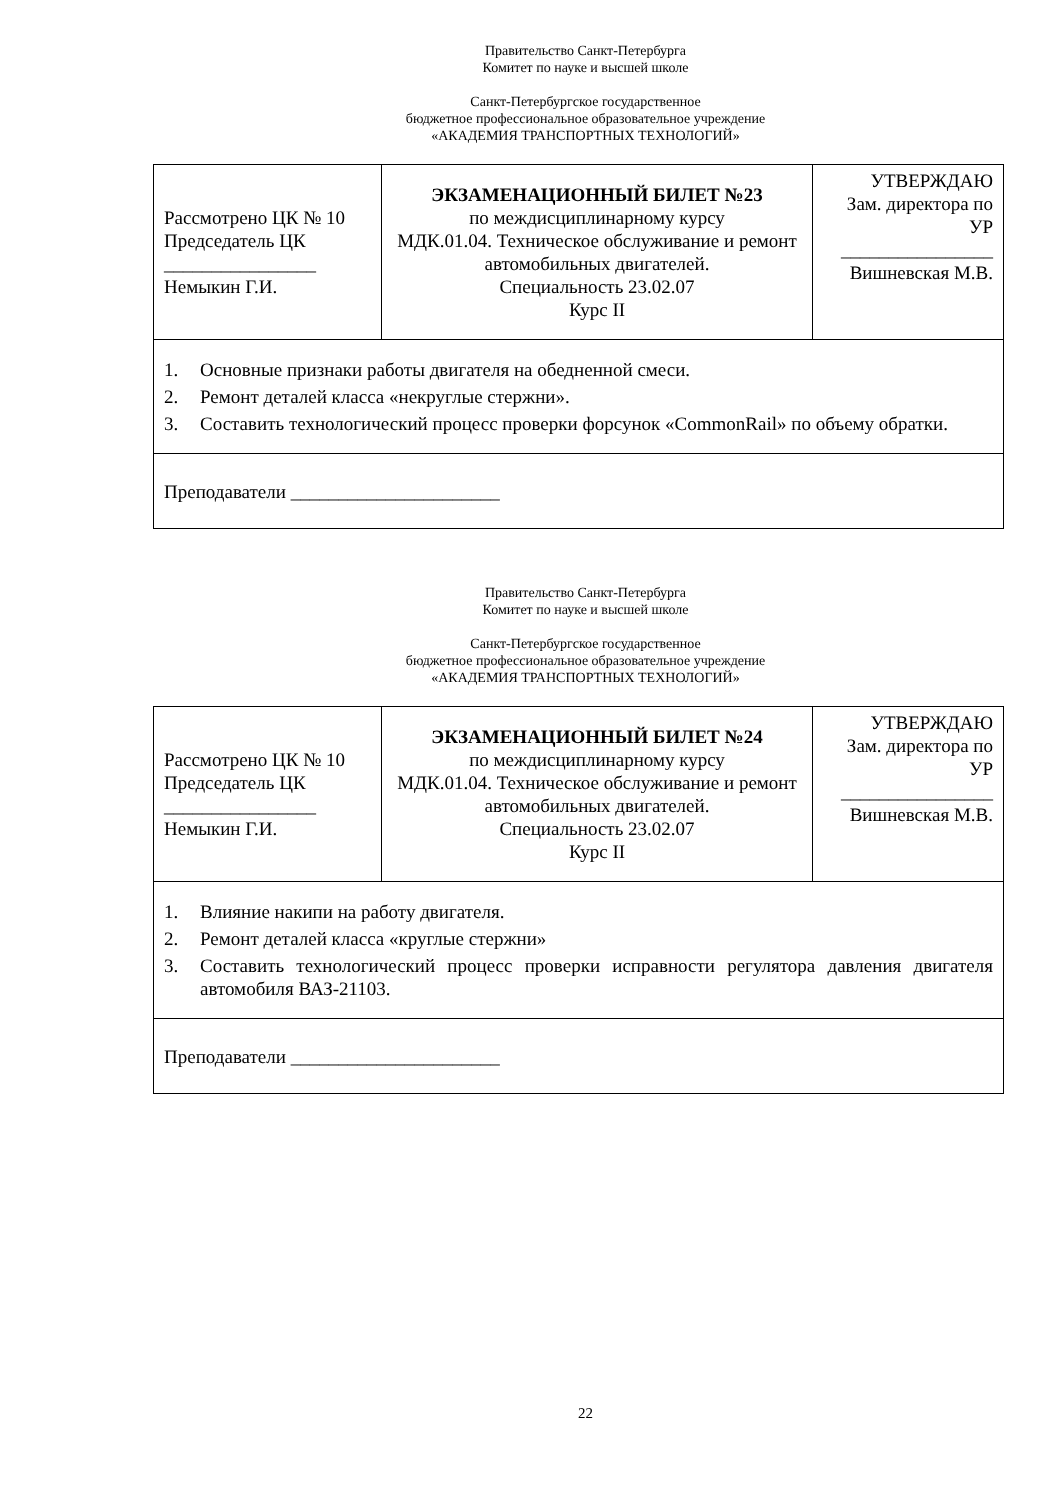Правительство Санкт-Петербурга
Комитет по науке и высшей школе
Санкт-Петербургское государственное
бюджетное профессиональное образовательное учреждение
«АКАДЕМИЯ ТРАНСПОРТНЫХ ТЕХНОЛОГИЙ»
| Рассмотрено ЦК № 10 Председатель ЦК ________________ Немыкин Г.И. | ЭКЗАМЕНАЦИОННЫЙ БИЛЕТ №23 по междисциплинарному курсу МДК.01.04. Техническое обслуживание и ремонт автомобильных двигателей. Специальность 23.02.07 Курс II | УТВЕРЖДАЮ Зам. директора по УР ________________ Вишневская М.В. |
| 1. Основные признаки работы двигателя на обедненной смеси. 2. Ремонт деталей класса «некруглые стержни». 3. Составить технологический процесс проверки форсунок «CommonRail» по объему обратки. | | |
| Преподаватели ______________________ | | |
Правительство Санкт-Петербурга
Комитет по науке и высшей школе
Санкт-Петербургское государственное
бюджетное профессиональное образовательное учреждение
«АКАДЕМИЯ ТРАНСПОРТНЫХ ТЕХНОЛОГИЙ»
| Рассмотрено ЦК № 10 Председатель ЦК ________________ Немыкин Г.И. | ЭКЗАМЕНАЦИОННЫЙ БИЛЕТ №24 по междисциплинарному курсу МДК.01.04. Техническое обслуживание и ремонт автомобильных двигателей. Специальность 23.02.07 Курс II | УТВЕРЖДАЮ Зам. директора по УР ________________ Вишневская М.В. |
| 1. Влияние накипи на работу двигателя. 2. Ремонт деталей класса «круглые стержни» 3. Составить технологический процесс проверки исправности регулятора давления двигателя автомобиля ВАЗ-21103. | | |
| Преподаватели ______________________ | | |
22